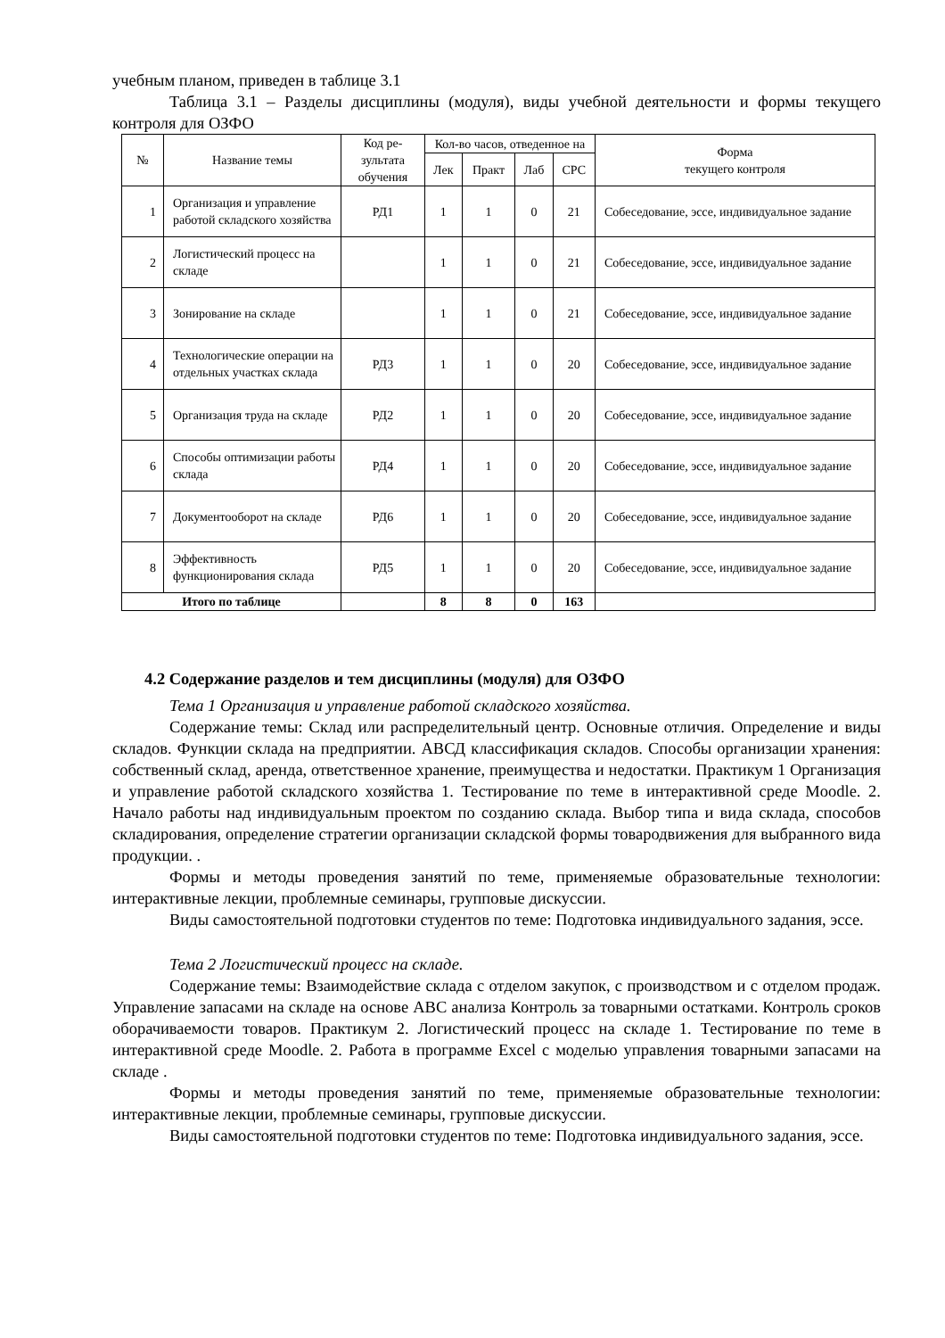учебным планом, приведен в таблице 3.1
Таблица 3.1 – Разделы дисциплины (модуля), виды учебной деятельности и формы текущего контроля для ОЗФО
| № | Название темы | Код ре-зультата обучения | Кол-во часов, отведенное на | | | | Форма текущего контроля |
| --- | --- | --- | --- | --- | --- | --- | --- |
| | | | Лек | Практ | Лаб | СРС | |
| 1 | Организация и управление работой складского хозяйства | РД1 | 1 | 1 | 0 | 21 | Собеседование, эссе, индивидуальное задание |
| 2 | Логистический процесс на складе | | 1 | 1 | 0 | 21 | Собеседование, эссе, индивидуальное задание |
| 3 | Зонирование на складе | | 1 | 1 | 0 | 21 | Собеседование, эссе, индивидуальное задание |
| 4 | Технологические операции на отдельных участках склада | РД3 | 1 | 1 | 0 | 20 | Собеседование, эссе, индивидуальное задание |
| 5 | Организация труда на складе | РД2 | 1 | 1 | 0 | 20 | Собеседование, эссе, индивидуальное задание |
| 6 | Способы оптимизации работы склада | РД4 | 1 | 1 | 0 | 20 | Собеседование, эссе, индивидуальное задание |
| 7 | Документооборот на складе | РД6 | 1 | 1 | 0 | 20 | Собеседование, эссе, индивидуальное задание |
| 8 | Эффективность функционирования склада | РД5 | 1 | 1 | 0 | 20 | Собеседование, эссе, индивидуальное задание |
| Итого по таблице | | | 8 | 8 | 0 | 163 | |
4.2 Содержание разделов и тем дисциплины (модуля) для ОЗФО
Тема 1 Организация и управление работой складского хозяйства.
Содержание темы: Склад или распределительный центр. Основные отличия. Определение и виды складов. Функции склада на предприятии. АВСД классификация складов. Способы организации хранения: собственный склад, аренда, ответственное хранение, преимущества и недостатки. Практикум 1 Организация и управление работой складского хозяйства 1. Тестирование по теме в интерактивной среде Moodle. 2. Начало работы над индивидуальным проектом по созданию склада. Выбор типа и вида склада, способов складирования, определение стратегии организации складской формы товародвижения для выбранного вида продукции. .
Формы и методы проведения занятий по теме, применяемые образовательные технологии: интерактивные лекции, проблемные семинары, групповые дискуссии.
Виды самостоятельной подготовки студентов по теме: Подготовка индивидуального задания, эссе.
Тема 2 Логистический процесс на складе.
Содержание темы: Взаимодействие склада с отделом закупок, с производством и с отделом продаж. Управление запасами на складе на основе АВС анализа Контроль за товарными остатками. Контроль сроков оборачиваемости товаров. Практикум 2. Логистический процесс на складе 1. Тестирование по теме в интерактивной среде Moodle. 2. Работа в программе Excel с моделью управления товарными запасами на складе .
Формы и методы проведения занятий по теме, применяемые образовательные технологии: интерактивные лекции, проблемные семинары, групповые дискуссии.
Виды самостоятельной подготовки студентов по теме: Подготовка индивидуального задания, эссе.